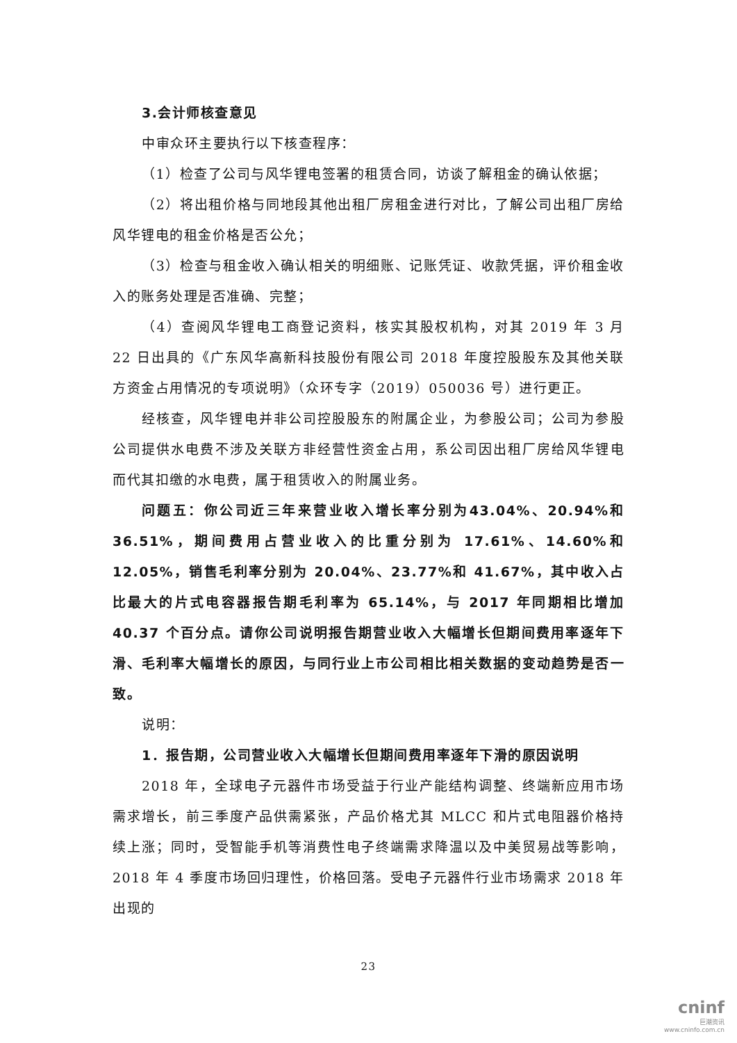3.会计师核查意见
中审众环主要执行以下核查程序：
（1）检查了公司与风华锂电签署的租赁合同，访谈了解租金的确认依据；
（2）将出租价格与同地段其他出租厂房租金进行对比，了解公司出租厂房给风华锂电的租金价格是否公允；
（3）检查与租金收入确认相关的明细账、记账凭证、收款凭据，评价租金收入的账务处理是否准确、完整；
（4）查阅风华锂电工商登记资料，核实其股权机构，对其 2019 年 3 月 22 日出具的《广东风华高新科技股份有限公司 2018 年度控股股东及其他关联方资金占用情况的专项说明》（众环专字（2019）050036 号）进行更正。
经核查，风华锂电并非公司控股股东的附属企业，为参股公司；公司为参股公司提供水电费不涉及关联方非经营性资金占用，系公司因出租厂房给风华锂电而代其扣缴的水电费，属于租赁收入的附属业务。
问题五：你公司近三年来营业收入增长率分别为43.04%、20.94%和36.51%，期间费用占营业收入的比重分别为 17.61%、14.60%和 12.05%，销售毛利率分别为 20.04%、23.77%和 41.67%，其中收入占比最大的片式电容器报告期毛利率为 65.14%，与 2017 年同期相比增加 40.37 个百分点。请你公司说明报告期营业收入大幅增长但期间费用率逐年下滑、毛利率大幅增长的原因，与同行业上市公司相比相关数据的变动趋势是否一致。
说明：
1．报告期，公司营业收入大幅增长但期间费用率逐年下滑的原因说明
2018 年，全球电子元器件市场受益于行业产能结构调整、终端新应用市场需求增长，前三季度产品供需紧张，产品价格尤其 MLCC 和片式电阻器价格持续上涨；同时，受智能手机等消费性电子终端需求降温以及中美贸易战等影响，2018 年 4 季度市场回归理性，价格回落。受电子元器件行业市场需求 2018 年出现的
23
cninf
巨潮资讯
www.cninfo.com.cn